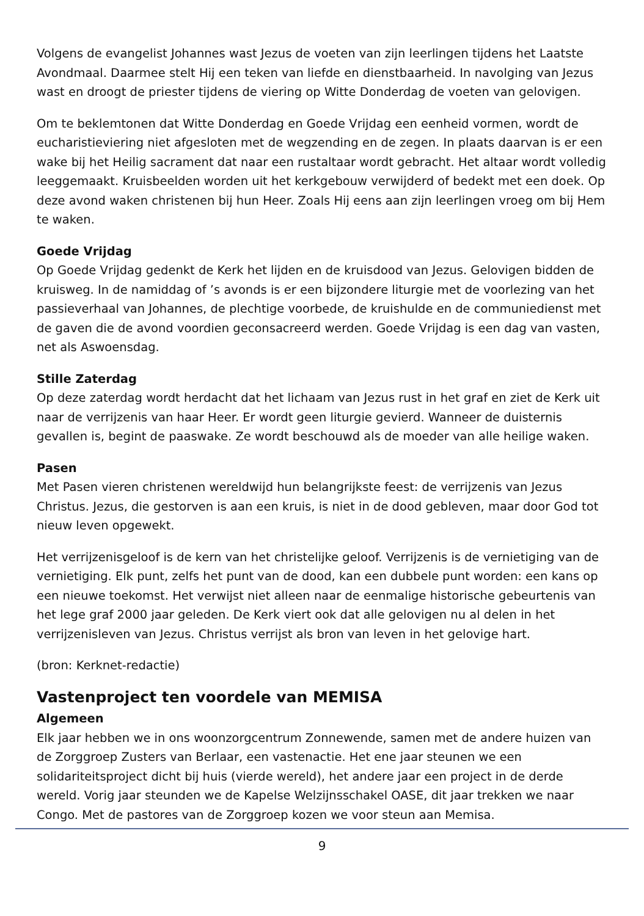Volgens de evangelist Johannes wast Jezus de voeten van zijn leerlingen tijdens het Laatste Avondmaal. Daarmee stelt Hij een teken van liefde en dienstbaarheid. In navolging van Jezus wast en droogt de priester tijdens de viering op Witte Donderdag de voeten van gelovigen.
Om te beklemtonen dat Witte Donderdag en Goede Vrijdag een eenheid vormen, wordt de eucharistieviering niet afgesloten met de wegzending en de zegen. In plaats daarvan is er een wake bij het Heilig sacrament dat naar een rustaltaar wordt gebracht. Het altaar wordt volledig leeggemaakt. Kruisbeelden worden uit het kerkgebouw verwijderd of bedekt met een doek. Op deze avond waken christenen bij hun Heer. Zoals Hij eens aan zijn leerlingen vroeg om bij Hem te waken.
Goede Vrijdag
Op Goede Vrijdag gedenkt de Kerk het lijden en de kruisdood van Jezus. Gelovigen bidden de kruisweg. In de namiddag of ’s avonds is er een bijzondere liturgie met de voorlezing van het passieverhaal van Johannes, de plechtige voorbede, de kruishulde en de communiedienst met de gaven die de avond voordien geconsacreerd werden. Goede Vrijdag is een dag van vasten, net als Aswoensdag.
Stille Zaterdag
Op deze zaterdag wordt herdacht dat het lichaam van Jezus rust in het graf en ziet de Kerk uit naar de verrijzenis van haar Heer. Er wordt geen liturgie gevierd. Wanneer de duisternis gevallen is, begint de paaswake. Ze wordt beschouwd als de moeder van alle heilige waken.
Pasen
Met Pasen vieren christenen wereldwijd hun belangrijkste feest: de verrijzenis van Jezus Christus. Jezus, die gestorven is aan een kruis, is niet in de dood gebleven, maar door God tot nieuw leven opgewekt.
Het verrijzenisgeloof is de kern van het christelijke geloof. Verrijzenis is de vernietiging van de vernietiging. Elk punt, zelfs het punt van de dood, kan een dubbele punt worden: een kans op een nieuwe toekomst. Het verwijst niet alleen naar de eenmalige historische gebeurtenis van het lege graf 2000 jaar geleden. De Kerk viert ook dat alle gelovigen nu al delen in het verrijzenisleven van Jezus. Christus verrijst als bron van leven in het gelovige hart.
(bron: Kerknet-redactie)
Vastenproject ten voordele van MEMISA
Algemeen
Elk jaar hebben we in ons woonzorgcentrum Zonnewende, samen met de andere huizen van de Zorggroep Zusters van Berlaar, een vastenactie. Het ene jaar steunen we een solidariteitsproject dicht bij huis (vierde wereld), het andere jaar een project in de derde wereld. Vorig jaar steunden we de Kapelse Welzijnsschakel OASE, dit jaar trekken we naar Congo. Met de pastores van de Zorggroep kozen we voor steun aan Memisa.
9